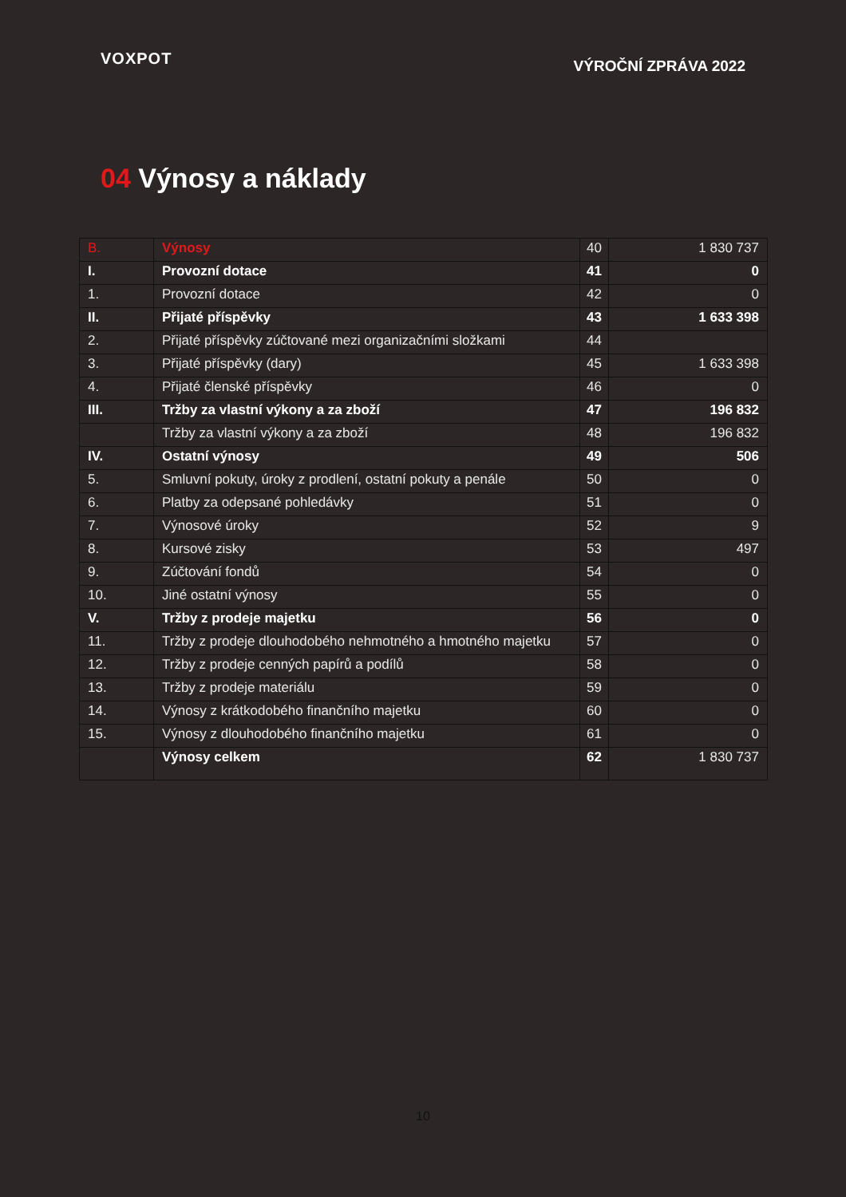VOXPOT
VÝROČNÍ ZPRÁVA 2022
04 Výnosy a náklady
| B. | Výnosy | 40 | 1 830 737 |
| I. | Provozní dotace | 41 | 0 |
| 1. | Provozní dotace | 42 | 0 |
| II. | Přijaté příspěvky | 43 | 1 633 398 |
| 2. | Přijaté příspěvky zúčtované mezi organizačními složkami | 44 | |
| 3. | Přijaté příspěvky (dary) | 45 | 1 633 398 |
| 4. | Přijaté členské příspěvky | 46 | 0 |
| III. | Tržby za vlastní výkony a za zboží | 47 | 196 832 |
| | Tržby za vlastní výkony a za zboží | 48 | 196 832 |
| IV. | Ostatní výnosy | 49 | 506 |
| 5. | Smluvní pokuty, úroky z prodlení, ostatní pokuty a penále | 50 | 0 |
| 6. | Platby za odepsané pohledávky | 51 | 0 |
| 7. | Výnosové úroky | 52 | 9 |
| 8. | Kursové zisky | 53 | 497 |
| 9. | Zúčtování fondů | 54 | 0 |
| 10. | Jiné ostatní výnosy | 55 | 0 |
| V. | Tržby z prodeje majetku | 56 | 0 |
| 11. | Tržby z prodeje dlouhodobého nehmotného a hmotného majetku | 57 | 0 |
| 12. | Tržby z prodeje cenných papírů a podílů | 58 | 0 |
| 13. | Tržby z prodeje materiálu | 59 | 0 |
| 14. | Výnosy z krátkodobého finančního majetku | 60 | 0 |
| 15. | Výnosy z dlouhodobého finančního majetku | 61 | 0 |
| | Výnosy celkem | 62 | 1 830 737 |
10